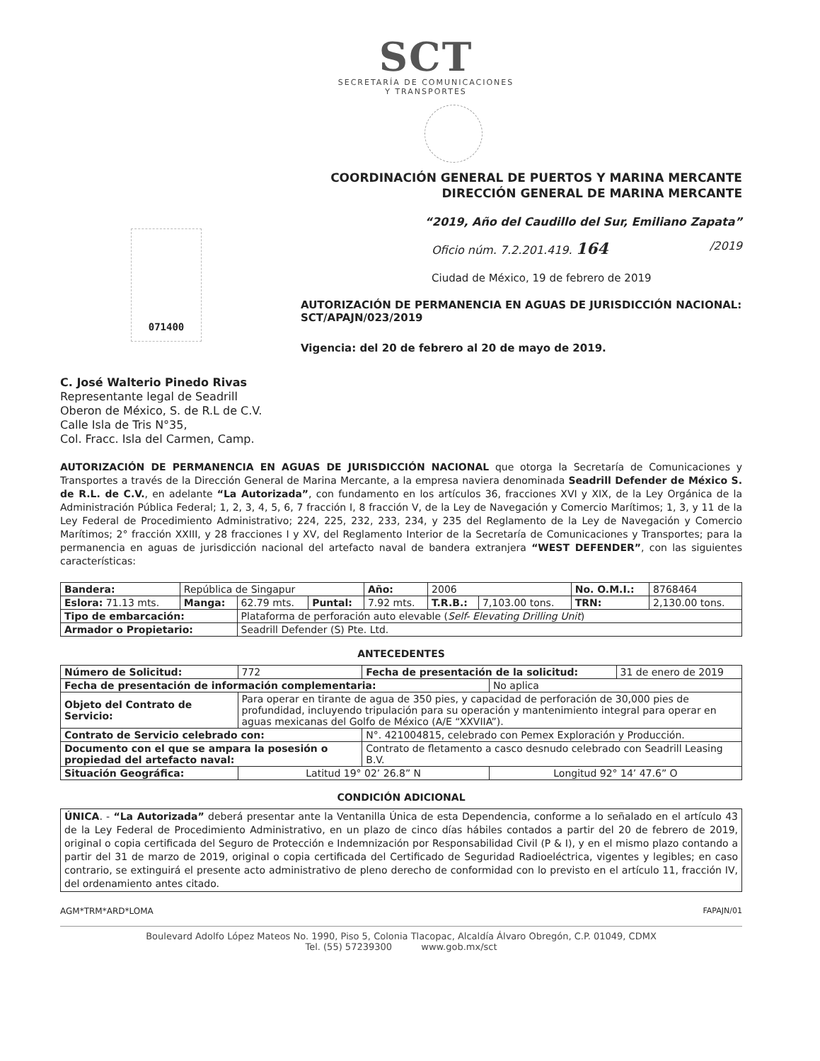SCT
SECRETARÍA DE COMUNICACIONES
Y TRANSPORTES
COORDINACIÓN GENERAL DE PUERTOS Y MARINA MERCANTE
DIRECCIÓN GENERAL DE MARINA MERCANTE
“2019, Año del Caudillo del Sur, Emiliano Zapata”
071400
Oficio núm. 7.2.201.419. 164 /2019
Ciudad de México, 19 de febrero de 2019
AUTORIZACIÓN DE PERMANENCIA EN AGUAS DE JURISDICCIÓN NACIONAL: SCT/APAJN/023/2019
Vigencia: del 20 de febrero al 20 de mayo de 2019.
C. José Walterio Pinedo Rivas
Representante legal de Seadrill
Oberon de México, S. de R.L de C.V.
Calle Isla de Tris N°35,
Col. Fracc. Isla del Carmen, Camp.
AUTORIZACIÓN DE PERMANENCIA EN AGUAS DE JURISDICCIÓN NACIONAL que otorga la Secretaría de Comunicaciones y Transportes a través de la Dirección General de Marina Mercante, a la empresa naviera denominada Seadrill Defender de México S. de R.L. de C.V., en adelante “La Autorizada”, con fundamento en los artículos 36, fracciones XVI y XIX, de la Ley Orgánica de la Administración Pública Federal; 1, 2, 3, 4, 5, 6, 7 fracción I, 8 fracción V, de la Ley de Navegación y Comercio Marítimos; 1, 3, y 11 de la Ley Federal de Procedimiento Administrativo; 224, 225, 232, 233, 234, y 235 del Reglamento de la Ley de Navegación y Comercio Marítimos; 2° fracción XXIII, y 28 fracciones I y XV, del Reglamento Interior de la Secretaría de Comunicaciones y Transportes; para la permanencia en aguas de jurisdicción nacional del artefacto naval de bandera extranjera “WEST DEFENDER”, con las siguientes características:
| Bandera: | República de Singapur | | | Año: | 2006 | | No. O.M.I.: | 8768464 |
| Eslora: 71.13 mts. | Manga: | 62.79 mts. | Puntal: | 7.92 mts. | T.R.B.: | 7,103.00 tons. | TRN: | 2,130.00 tons. |
| Tipo de embarcación: | | Plataforma de perforación auto elevable ( Self- Elevating Drilling Unit ) | | | | | | |
| Armador o Propietario: | | Seadrill Defender (S) Pte. Ltd. | | | | | | |
ANTECEDENTES
| Número de Solicitud: | 772 | Fecha de presentación de la solicitud: | | 31 de enero de 2019 |
| Fecha de presentación de información complementaria: | | | No aplica | |
| Objeto del Contrato de Servicio: | Para operar en tirante de agua de 350 pies, y capacidad de perforación de 30,000 pies de profundidad, incluyendo tripulación para su operación y mantenimiento integral para operar en aguas mexicanas del Golfo de México (A/E “XXVIIA”). | | | |
| Contrato de Servicio celebrado con: | | N°. 421004815, celebrado con Pemex Exploración y Producción. | | |
| Documento con el que se ampara la posesión o propiedad del artefacto naval: | | Contrato de fletamento a casco desnudo celebrado con Seadrill Leasing B.V. | | |
| Situación Geográfica: | Latitud 19° 02’ 26.8” N | | Longitud 92° 14’ 47.6” O | |
CONDICIÓN ADICIONAL
| ÚNICA . - “La Autorizada” deberá presentar ante la Ventanilla Única de esta Dependencia, conforme a lo señalado en el artículo 43 de la Ley Federal de Procedimiento Administrativo, en un plazo de cinco días hábiles contados a partir del 20 de febrero de 2019, original o copia certificada del Seguro de Protección e Indemnización por Responsabilidad Civil (P & I), y en el mismo plazo contando a partir del 31 de marzo de 2019, original o copia certificada del Certificado de Seguridad Radioeléctrica, vigentes y legibles; en caso contrario, se extinguirá el presente acto administrativo de pleno derecho de conformidad con lo previsto en el artículo 11, fracción IV, del ordenamiento antes citado. |
AGM*TRM*ARD*LOMA FAPAJN/01
Boulevard Adolfo López Mateos No. 1990, Piso 5, Colonia Tlacopac, Alcaldía Álvaro Obregón, C.P. 01049, CDMX
Tel. (55) 57239300 www.gob.mx/sct